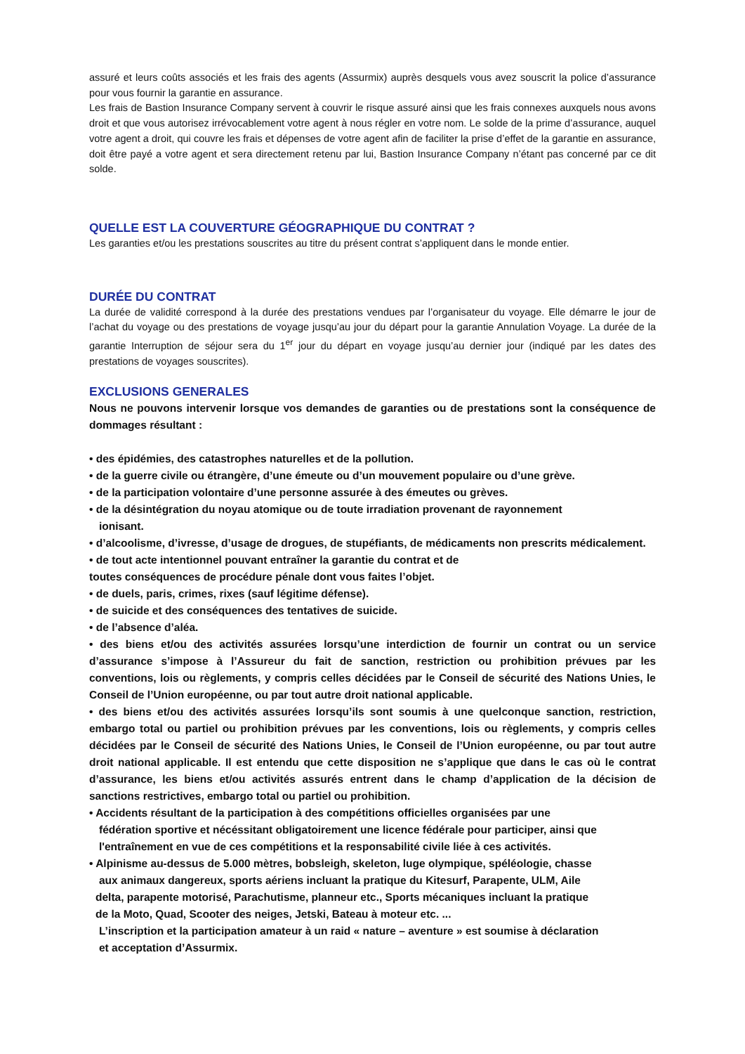assuré et leurs coûts associés et les frais des agents (Assurmix) auprès desquels vous avez souscrit la police d’assurance pour vous fournir la garantie en assurance.
Les frais de Bastion Insurance Company servent à couvrir le risque assuré ainsi que les frais connexes auxquels nous avons droit et que vous autorisez irrévocablement votre agent à nous régler en votre nom. Le solde de la prime d’assurance, auquel votre agent a droit, qui couvre les frais et dépenses de votre agent afin de faciliter la prise d’effet de la garantie en assurance, doit être payé a votre agent et sera directement retenu par lui, Bastion Insurance Company n’étant pas concerné par ce dit solde.
QUELLE EST LA COUVERTURE GÉOGRAPHIQUE DU CONTRAT ?
Les garanties et/ou les prestations souscrites au titre du présent contrat s’appliquent dans le monde entier.
DURÉE DU CONTRAT
La durée de validité correspond à la durée des prestations vendues par l’organisateur du voyage. Elle démarre le jour de l’achat du voyage ou des prestations de voyage jusqu’au jour du départ pour la garantie Annulation Voyage. La durée de la garantie Interruption de séjour sera du 1<sup>er</sup> jour du départ en voyage jusqu’au dernier jour (indiqué par les dates des prestations de voyages souscrites).
EXCLUSIONS GENERALES
Nous ne pouvons intervenir lorsque vos demandes de garanties ou de prestations sont la conséquence de dommages résultant :
• des épidémies, des catastrophes naturelles et de la pollution.
• de la guerre civile ou étrangère, d’une émeute ou d’un mouvement populaire ou d’une grève.
• de la participation volontaire d’une personne assurée à des émeutes ou grèves.
• de la désintégration du noyau atomique ou de toute irradiation provenant de rayonnement
ionisant.
• d’alcoolisme, d’ivresse, d’usage de drogues, de stupéfiants, de médicaments non prescrits médicalement.
• de tout acte intentionnel pouvant entraîner la garantie du contrat et de
toutes conséquences de procédure pénale dont vous faites l’objet.
• de duels, paris, crimes, rixes (sauf légitime défense).
• de suicide et des conséquences des tentatives de suicide.
• de l’absence d’aléa.
• des biens et/ou des activités assurées lorsqu’une interdiction de fournir un contrat ou un service d’assurance s’impose à l’Assureur du fait de sanction, restriction ou prohibition prévues par les conventions, lois ou règlements, y compris celles décidées par le Conseil de sécurité des Nations Unies, le Conseil de l’Union européenne, ou par tout autre droit national applicable.
• des biens et/ou des activités assurées lorsqu’ils sont soumis à une quelconque sanction, restriction, embargo total ou partiel ou prohibition prévues par les conventions, lois ou règlements, y compris celles décidées par le Conseil de sécurité des Nations Unies, le Conseil de l’Union européenne, ou par tout autre droit national applicable. Il est entendu que cette disposition ne s’applique que dans le cas où le contrat d’assurance, les biens et/ou activités assurés entrent dans le champ d’application de la décision de sanctions restrictives, embargo total ou partiel ou prohibition.
• Accidents résultant de la participation à des compétitions officielles organisées par une
fédération sportive et nécéssitant obligatoirement une licence fédérale pour participer, ainsi que
l'entraînement en vue de ces compétitions et la responsabilité civile liée à ces activités.
• Alpinisme au-dessus de 5.000 mètres, bobsleigh, skeleton, luge olympique, spéléologie, chasse
aux animaux dangereux, sports aériens incluant la pratique du Kitesurf, Parapente, ULM, Aile
delta, parapente motorisé, Parachutisme, planneur etc., Sports mécaniques incluant la pratique
de la Moto, Quad, Scooter des neiges, Jetski, Bateau à moteur etc. ...
L’inscription et la participation amateur à un raid « nature – aventure » est soumise à déclaration
et acceptation d’Assurmix.